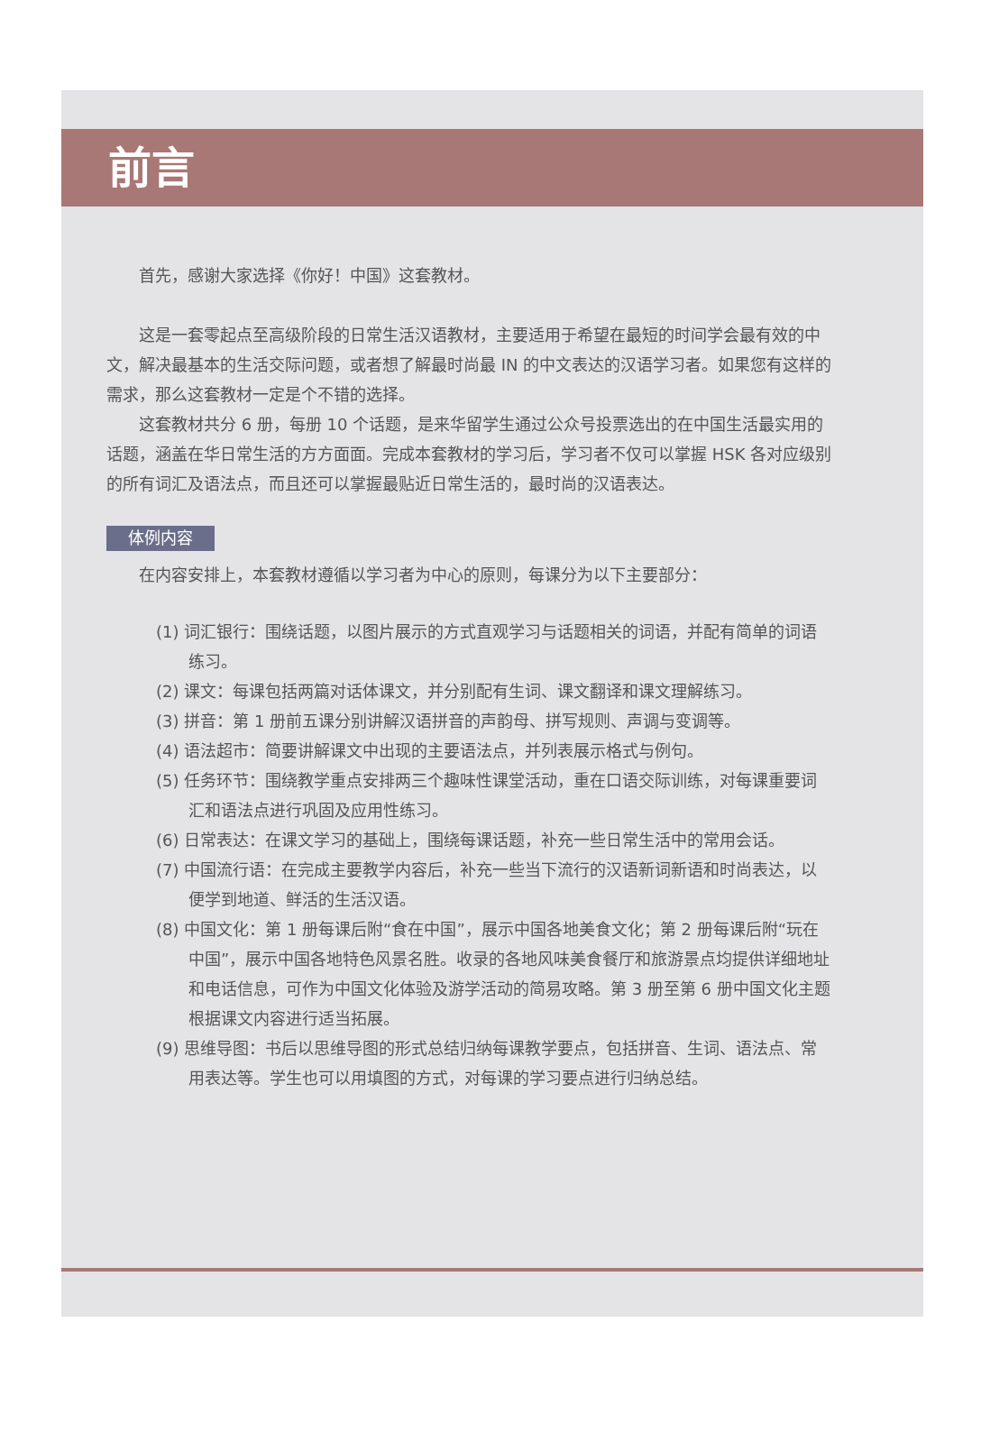前言
首先，感谢大家选择《你好！中国》这套教材。
这是一套零起点至高级阶段的日常生活汉语教材，主要适用于希望在最短的时间学会最有效的中文，解决最基本的生活交际问题，或者想了解最时尚最 IN 的中文表达的汉语学习者。如果您有这样的需求，那么这套教材一定是个不错的选择。
这套教材共分 6 册，每册 10 个话题，是来华留学生通过公众号投票选出的在中国生活最实用的话题，涵盖在华日常生活的方方面面。完成本套教材的学习后，学习者不仅可以掌握 HSK 各对应级别的所有词汇及语法点，而且还可以掌握最贴近日常生活的，最时尚的汉语表达。
体例内容
在内容安排上，本套教材遵循以学习者为中心的原则，每课分为以下主要部分：
(1) 词汇银行：围绕话题，以图片展示的方式直观学习与话题相关的词语，并配有简单的词语练习。
(2) 课文：每课包括两篇对话体课文，并分别配有生词、课文翻译和课文理解练习。
(3) 拼音：第 1 册前五课分别讲解汉语拼音的声韵母、拼写规则、声调与变调等。
(4) 语法超市：简要讲解课文中出现的主要语法点，并列表展示格式与例句。
(5) 任务环节：围绕教学重点安排两三个趣味性课堂活动，重在口语交际训练，对每课重要词汇和语法点进行巩固及应用性练习。
(6) 日常表达：在课文学习的基础上，围绕每课话题，补充一些日常生活中的常用会话。
(7) 中国流行语：在完成主要教学内容后，补充一些当下流行的汉语新词新语和时尚表达，以便学到地道、鲜活的生活汉语。
(8) 中国文化：第 1 册每课后附“食在中国”，展示中国各地美食文化；第 2 册每课后附“玩在中国”，展示中国各地特色风景名胜。收录的各地风味美食餐厅和旅游景点均提供详细地址和电话信息，可作为中国文化体验及游学活动的简易攻略。第 3 册至第 6 册中国文化主题根据课文内容进行适当拓展。
(9) 思维导图：书后以思维导图的形式总结归纳每课教学要点，包括拼音、生词、语法点、常用表达等。学生也可以用填图的方式，对每课的学习要点进行归纳总结。